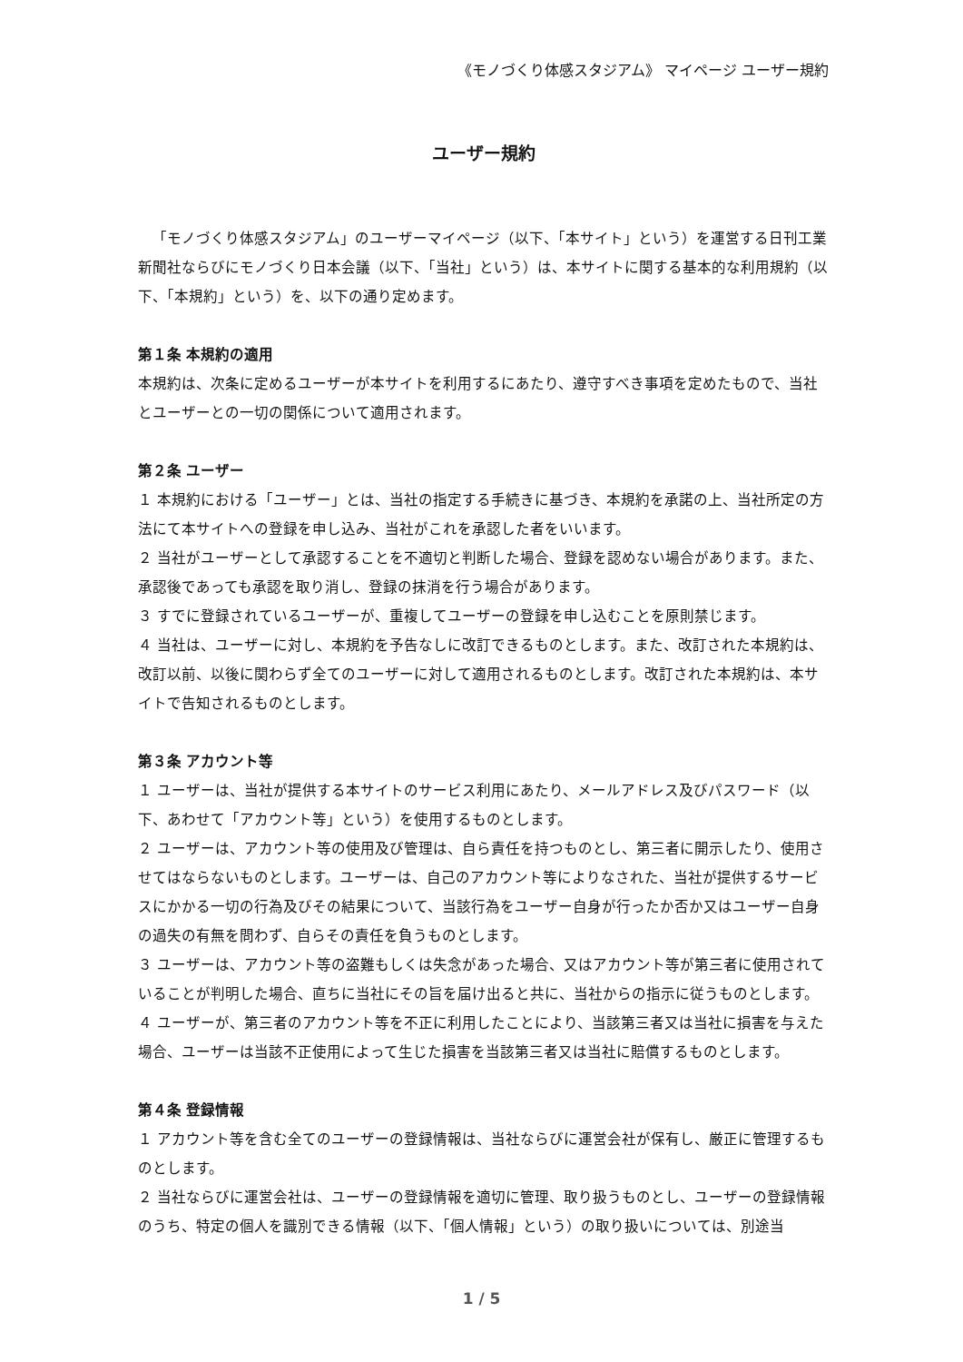《モノづくり体感スタジアム》 マイページ ユーザー規約
ユーザー規約
「モノづくり体感スタジアム」のユーザーマイページ（以下、「本サイト」という）を運営する日刊工業新聞社ならびにモノづくり日本会議（以下、「当社」という）は、本サイトに関する基本的な利用規約（以下、「本規約」という）を、以下の通り定めます。
第１条 本規約の適用
本規約は、次条に定めるユーザーが本サイトを利用するにあたり、遵守すべき事項を定めたもので、当社とユーザーとの一切の関係について適用されます。
第２条 ユーザー
１ 本規約における「ユーザー」とは、当社の指定する手続きに基づき、本規約を承諾の上、当社所定の方法にて本サイトへの登録を申し込み、当社がこれを承認した者をいいます。
２ 当社がユーザーとして承認することを不適切と判断した場合、登録を認めない場合があります。また、承認後であっても承認を取り消し、登録の抹消を行う場合があります。
３ すでに登録されているユーザーが、重複してユーザーの登録を申し込むことを原則禁じます。
４ 当社は、ユーザーに対し、本規約を予告なしに改訂できるものとします。また、改訂された本規約は、改訂以前、以後に関わらず全てのユーザーに対して適用されるものとします。改訂された本規約は、本サイトで告知されるものとします。
第３条 アカウント等
１ ユーザーは、当社が提供する本サイトのサービス利用にあたり、メールアドレス及びパスワード（以下、あわせて「アカウント等」という）を使用するものとします。
２ ユーザーは、アカウント等の使用及び管理は、自ら責任を持つものとし、第三者に開示したり、使用させてはならないものとします。ユーザーは、自己のアカウント等によりなされた、当社が提供するサービスにかかる一切の行為及びその結果について、当該行為をユーザー自身が行ったか否か又はユーザー自身の過失の有無を問わず、自らその責任を負うものとします。
３ ユーザーは、アカウント等の盗難もしくは失念があった場合、又はアカウント等が第三者に使用されていることが判明した場合、直ちに当社にその旨を届け出ると共に、当社からの指示に従うものとします。
４ ユーザーが、第三者のアカウント等を不正に利用したことにより、当該第三者又は当社に損害を与えた場合、ユーザーは当該不正使用によって生じた損害を当該第三者又は当社に賠償するものとします。
第４条 登録情報
１ アカウント等を含む全てのユーザーの登録情報は、当社ならびに運営会社が保有し、厳正に管理するものとします。
２ 当社ならびに運営会社は、ユーザーの登録情報を適切に管理、取り扱うものとし、ユーザーの登録情報のうち、特定の個人を識別できる情報（以下、「個人情報」という）の取り扱いについては、別途当
1 / 5